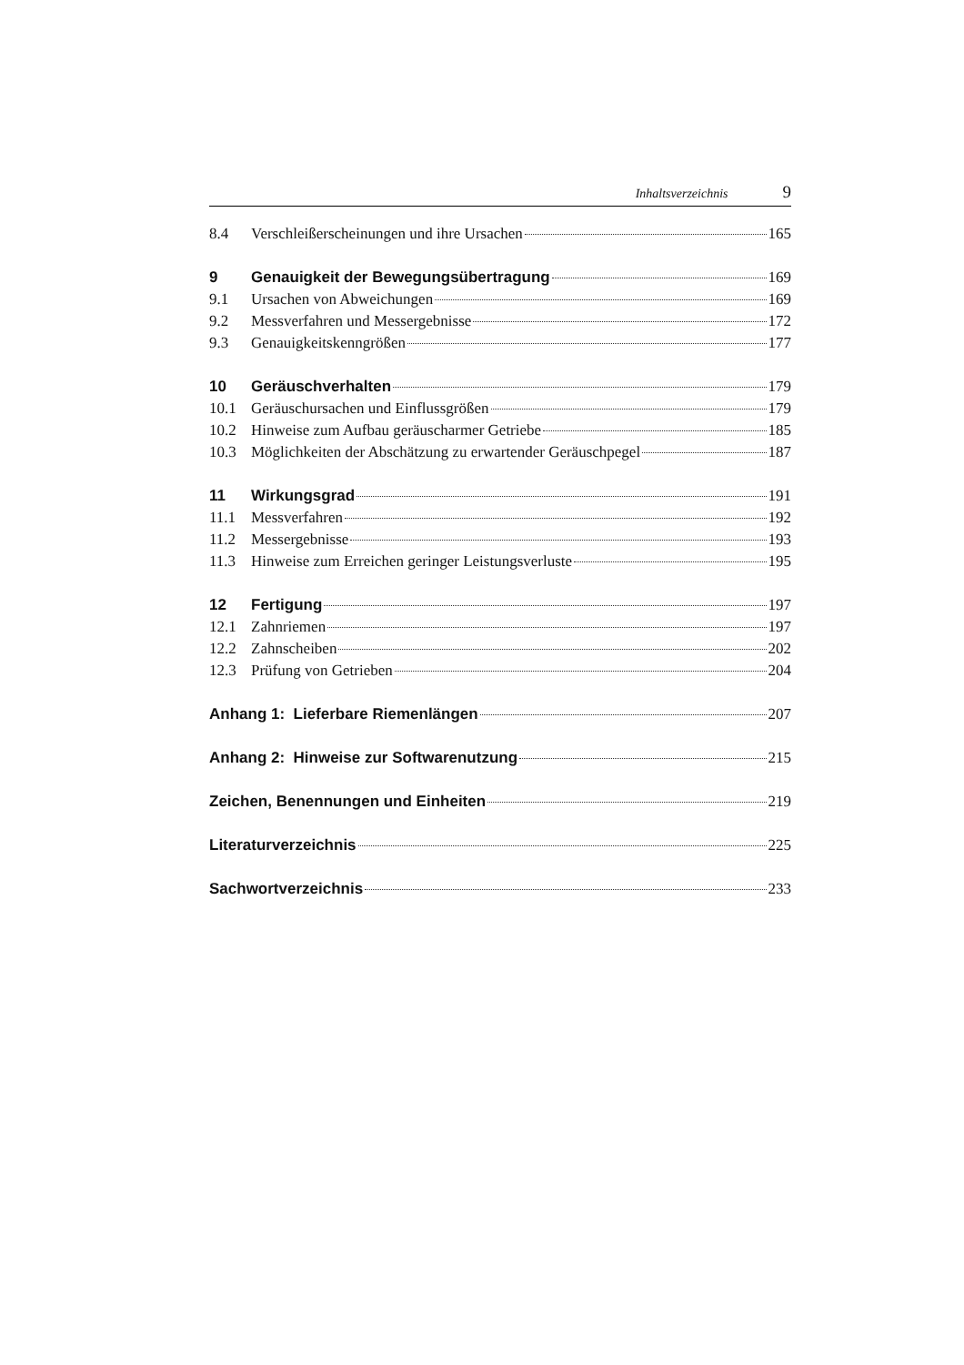Inhaltsverzeichnis 9
8.4 Verschleißerscheinungen und ihre Ursachen 165
9 Genauigkeit der Bewegungsübertragung 169
9.1 Ursachen von Abweichungen 169
9.2 Messverfahren und Messergebnisse 172
9.3 Genauigkeitskenngrößen 177
10 Geräuschverhalten 179
10.1 Geräuschursachen und Einflussgrößen 179
10.2 Hinweise zum Aufbau geräuscharmer Getriebe 185
10.3 Möglichkeiten der Abschätzung zu erwartender Geräuschpegel 187
11 Wirkungsgrad 191
11.1 Messverfahren 192
11.2 Messergebnisse 193
11.3 Hinweise zum Erreichen geringer Leistungsverluste 195
12 Fertigung 197
12.1 Zahnriemen 197
12.2 Zahnscheiben 202
12.3 Prüfung von Getrieben 204
Anhang 1: Lieferbare Riemenlängen 207
Anhang 2: Hinweise zur Softwarenutzung 215
Zeichen, Benennungen und Einheiten 219
Literaturverzeichnis 225
Sachwortverzeichnis 233